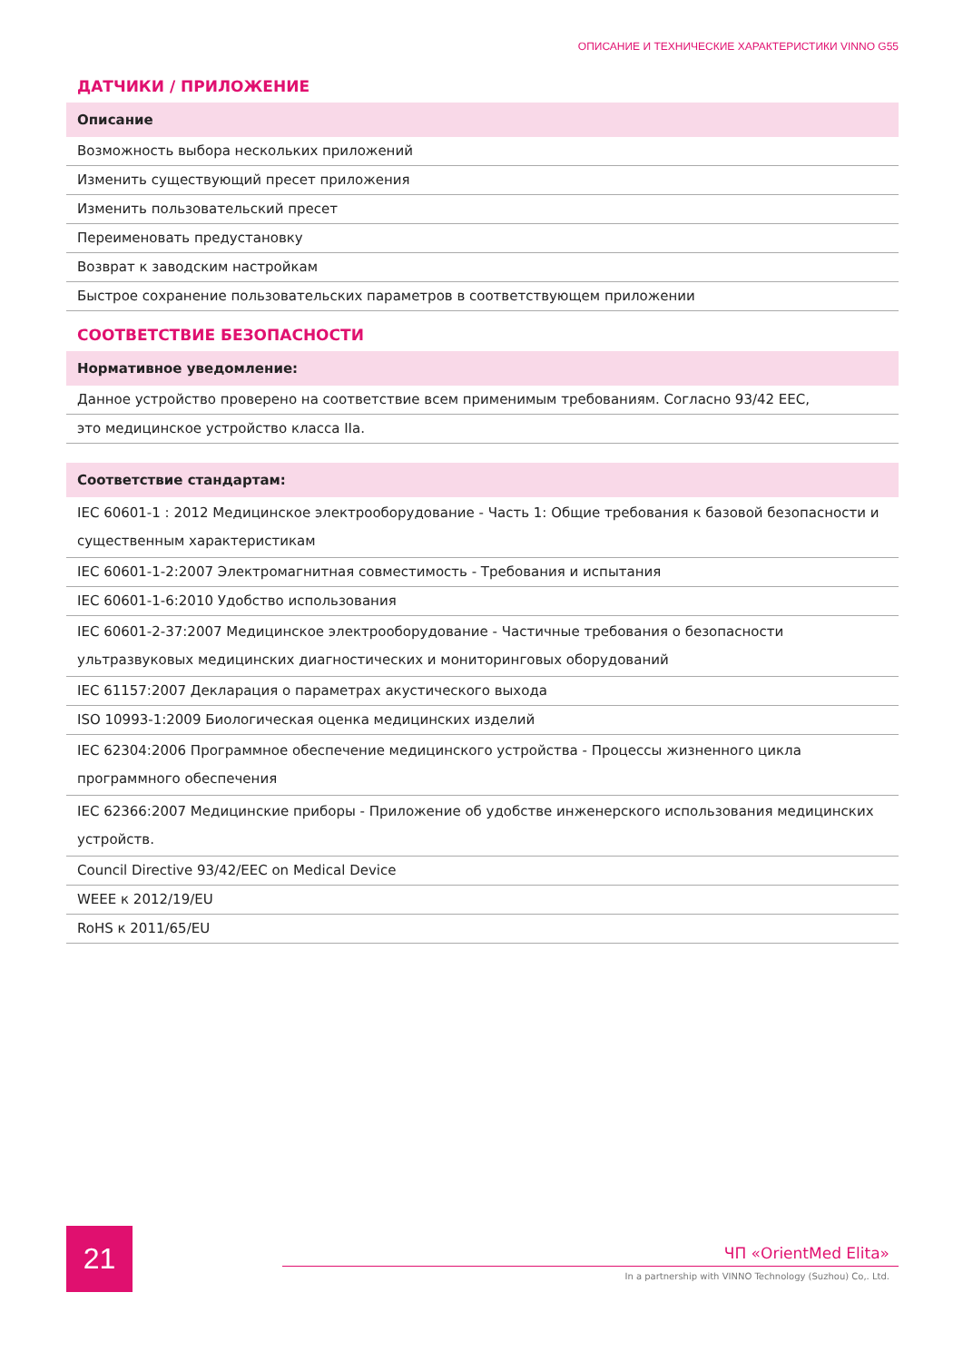ОПИСАНИЕ И ТЕХНИЧЕСКИЕ ХАРАКТЕРИСТИКИ VINNO G55
ДАТЧИКИ / ПРИЛОЖЕНИЕ
| Описание |
| --- |
| Возможность выбора нескольких приложений |
| Изменить существующий пресет приложения |
| Изменить пользовательский пресет |
| Переименовать предустановку |
| Возврат к заводским настройкам |
| Быстрое сохранение пользовательских параметров в соответствующем приложении |
СООТВЕТСТВИЕ БЕЗОПАСНОСТИ
| Нормативное уведомление: |
| --- |
| Данное устройство проверено на соответствие всем применимым требованиям. Согласно 93/42 EEC, |
| это медицинское устройство класса IIa. |
| Соответствие стандартам: |
| --- |
| IEC 60601-1 : 2012 Медицинское электрооборудование - Часть 1: Общие требования к базовой безопасности и существенным характеристикам |
| IEC 60601-1-2:2007 Электромагнитная совместимость - Требования и испытания |
| IEC 60601-1-6:2010 Удобство использования |
| IEC 60601-2-37:2007 Медицинское электрооборудование - Частичные требования о безопасности ультразвуковых медицинских диагностических и мониторинговых оборудований |
| IEC 61157:2007 Декларация о параметрах акустического выхода |
| ISO 10993-1:2009 Биологическая оценка медицинских изделий |
| IEC 62304:2006 Программное обеспечение медицинского устройства - Процессы жизненного цикла программного обеспечения |
| IEC 62366:2007 Медицинские приборы - Приложение об удобстве инженерского использования медицинских устройств. |
| Council Directive 93/42/EEC on Medical Device |
| WEEE к 2012/19/EU |
| RoHS к 2011/65/EU |
21 ЧП «OrientMed Elita»
In a partnership with VINNO Technology (Suzhou) Co,. Ltd.